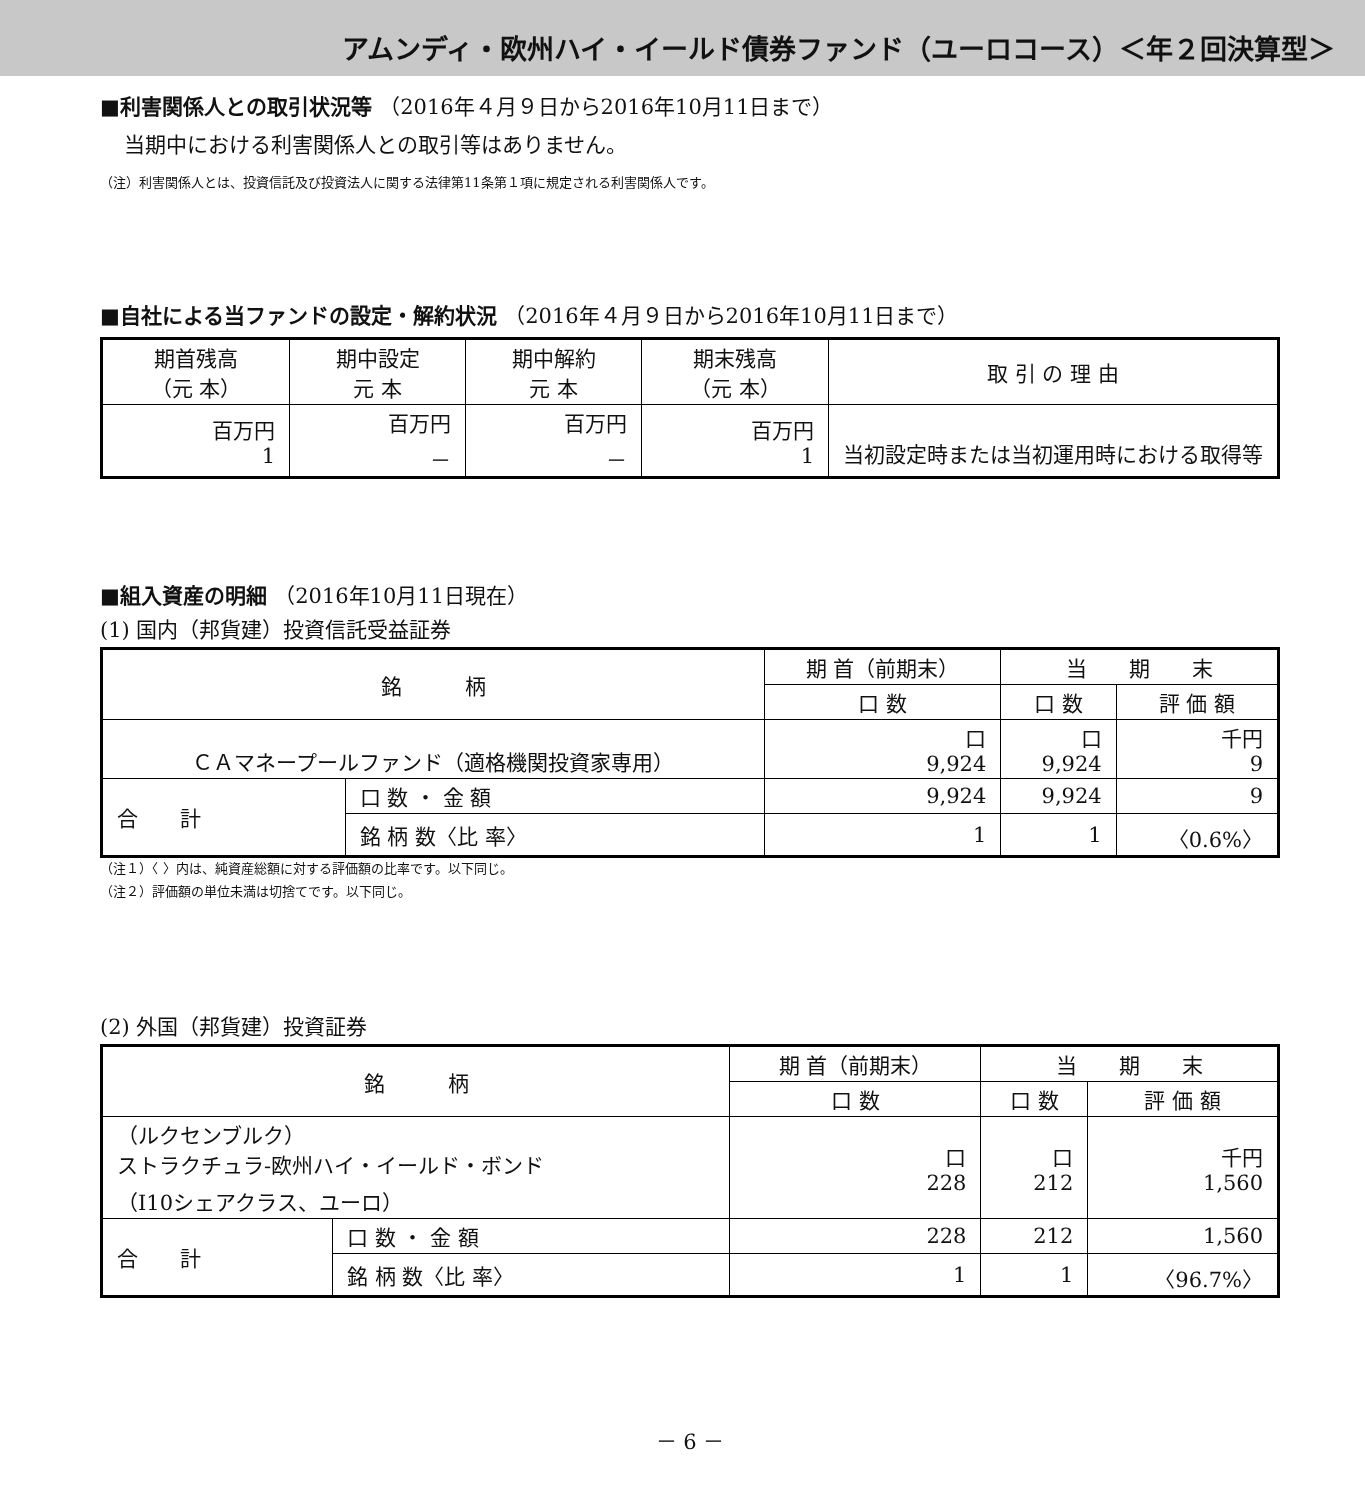アムンディ・欧州ハイ・イールド債券ファンド（ユーロコース）＜年２回決算型＞
■利害関係人との取引状況等 （2016年４月９日から2016年10月11日まで）
当期中における利害関係人との取引等はありません。
（注）利害関係人とは、投資信託及び投資法人に関する法律第11条第１項に規定される利害関係人です。
■自社による当ファンドの設定・解約状況 （2016年４月９日から2016年10月11日まで）
| 期首残高 （元 本） | 期中設定 元 本 | 期中解約 元 本 | 期末残高 （元 本） | 取 引 の 理 由 |
| --- | --- | --- | --- | --- |
| 百万円 1 | 百万円 － | 百万円 － | 百万円 1 | 当初設定時または当初運用時における取得等 |
■組入資産の明細 （2016年10月11日現在）
(1) 国内（邦貨建）投資信託受益証券
| 銘 柄 | | 期 首（前期末） | 当 期 末 | |
| --- | --- | --- | --- | --- |
| | | 口 数 | 口 数 | 評 価 額 |
| ＣＡマネープールファンド（適格機関投資家専用） | | 口 9,924 | 口 9,924 | 千円 9 |
| 合 計 | 口 数 ・ 金 額 | 9,924 | 9,924 | 9 |
| | 銘 柄 数〈比 率〉 | 1 | 1 | 〈0.6%〉 |
（注１）〈 〉内は、純資産総額に対する評価額の比率です。以下同じ。
（注２）評価額の単位未満は切捨てです。以下同じ。
(2) 外国（邦貨建）投資証券
| 銘 柄 | | 期 首（前期末） | 当 期 末 | |
| --- | --- | --- | --- | --- |
| | | 口 数 | 口 数 | 評 価 額 |
| （ルクセンブルク） ストラクチュラ-欧州ハイ・イールド・ボンド （I10シェアクラス、ユーロ） | | 口 228 | 口 212 | 千円 1,560 |
| 合 計 | 口 数 ・ 金 額 | 228 | 212 | 1,560 |
| | 銘 柄 数〈比 率〉 | 1 | 1 | 〈96.7%〉 |
－ 6 －